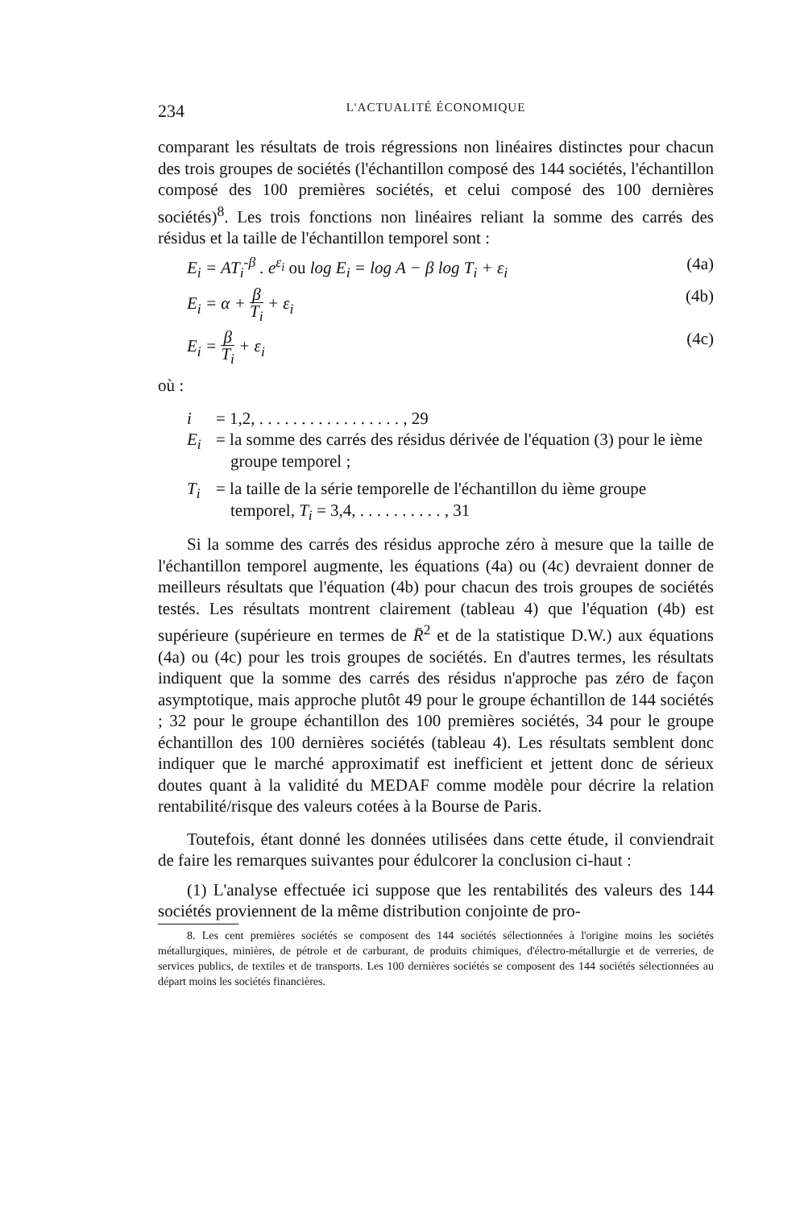234
L'ACTUALITÉ ÉCONOMIQUE
comparant les résultats de trois régressions non linéaires distinctes pour chacun des trois groupes de sociétés (l'échantillon composé des 144 sociétés, l'échantillon composé des 100 premières sociétés, et celui composé des 100 dernières sociétés)<sup>8</sup>. Les trois fonctions non linéaires reliant la somme des carrés des résidus et la taille de l'échantillon temporel sont :
E<sub>i</sub> = AT<sub>i</sub><sup>-β</sup> . e<sup>ε<sub>i</sub></sup> ou log E<sub>i</sub> = log A − β log T<sub>i</sub> + ε<sub>i</sub> (4a)
E<sub>i</sub> = α + β T<sub>i</sub> + ε<sub>i</sub> (4b)
E<sub>i</sub> = β T<sub>i</sub> + ε<sub>i</sub> (4c)
où :
i = 1,2, . . . . . . . . . . . . . . . . . , 29
E<sub>i</sub> = la somme des carrés des résidus dérivée de l'équation (3) pour le ième groupe temporel ;
T<sub>i</sub> = la taille de la série temporelle de l'échantillon du ième groupe temporel, T<sub>i</sub> = 3,4, . . . . . . . . . . , 31
Si la somme des carrés des résidus approche zéro à mesure que la taille de l'échantillon temporel augmente, les équations (4a) ou (4c) devraient donner de meilleurs résultats que l'équation (4b) pour chacun des trois groupes de sociétés testés. Les résultats montrent clairement (tableau 4) que l'équation (4b) est supérieure (supérieure en termes de R̄<sup>2</sup> et de la statistique D.W.) aux équations (4a) ou (4c) pour les trois groupes de sociétés. En d'autres termes, les résultats indiquent que la somme des carrés des résidus n'approche pas zéro de façon asymptotique, mais approche plutôt 49 pour le groupe échantillon de 144 sociétés ; 32 pour le groupe échantillon des 100 premières sociétés, 34 pour le groupe échantillon des 100 dernières sociétés (tableau 4). Les résultats semblent donc indiquer que le marché approximatif est inefficient et jettent donc de sérieux doutes quant à la validité du MEDAF comme modèle pour décrire la relation rentabilité/risque des valeurs cotées à la Bourse de Paris.
Toutefois, étant donné les données utilisées dans cette étude, il conviendrait de faire les remarques suivantes pour édulcorer la conclusion ci-haut :
(1) L'analyse effectuée ici suppose que les rentabilités des valeurs des 144 sociétés proviennent de la même distribution conjointe de pro-
8. Les cent premières sociétés se composent des 144 sociétés sélectionnées à l'origine moins les sociétés métallurgiques, minières, de pétrole et de carburant, de produits chimiques, d'électro-métallurgie et de verreries, de services publics, de textiles et de transports. Les 100 dernières sociétés se composent des 144 sociétés sélectionnées au départ moins les sociétés financières.